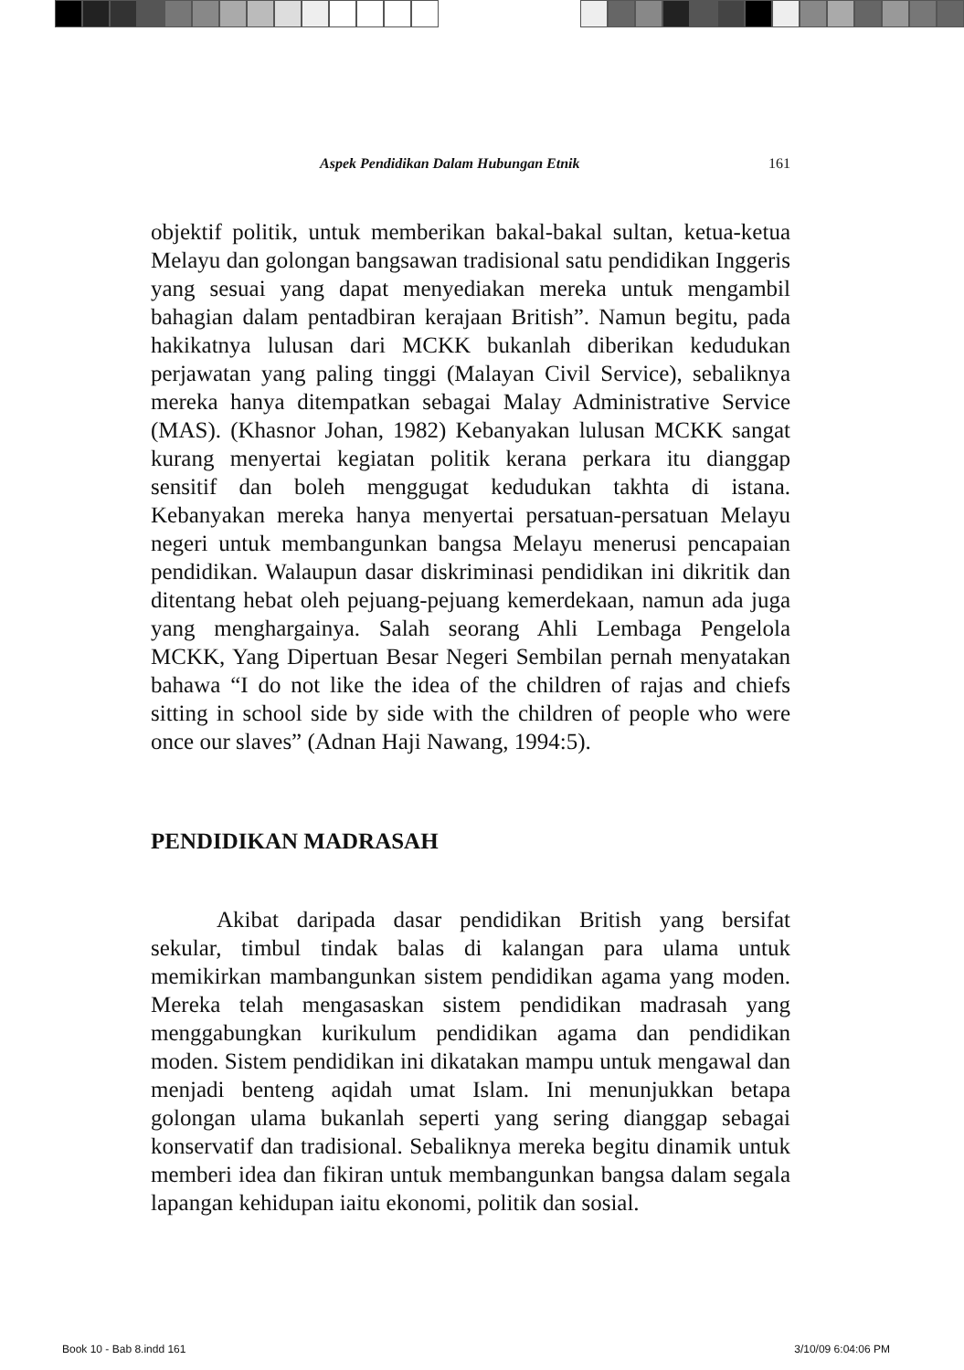Aspek Pendidikan Dalam Hubungan Etnik 161
objektif politik, untuk memberikan bakal-bakal sultan, ketua-ketua Melayu dan golongan bangsawan tradisional satu pendidikan Inggeris yang sesuai yang dapat menyediakan mereka untuk mengambil bahagian dalam pentadbiran kerajaan British”. Namun begitu, pada hakikatnya lulusan dari MCKK bukanlah diberikan kedudukan perjawatan yang paling tinggi (Malayan Civil Service), sebaliknya mereka hanya ditempatkan sebagai Malay Administrative Service (MAS). (Khasnor Johan, 1982) Kebanyakan lulusan MCKK sangat kurang menyertai kegiatan politik kerana perkara itu dianggap sensitif dan boleh menggugat kedudukan takhta di istana. Kebanyakan mereka hanya menyertai persatuan-persatuan Melayu negeri untuk membangunkan bangsa Melayu menerusi pencapaian pendidikan. Walaupun dasar diskriminasi pendidikan ini dikritik dan ditentang hebat oleh pejuang-pejuang kemerdekaan, namun ada juga yang menghargainya. Salah seorang Ahli Lembaga Pengelola MCKK, Yang Dipertuan Besar Negeri Sembilan pernah menyatakan bahawa “I do not like the idea of the children of rajas and chiefs sitting in school side by side with the children of people who were once our slaves” (Adnan Haji Nawang, 1994:5).
PENDIDIKAN MADRASAH
Akibat daripada dasar pendidikan British yang bersifat sekular, timbul tindak balas di kalangan para ulama untuk memikirkan mambangunkan sistem pendidikan agama yang moden. Mereka telah mengasaskan sistem pendidikan madrasah yang menggabungkan kurikulum pendidikan agama dan pendidikan moden. Sistem pendidikan ini dikatakan mampu untuk mengawal dan menjadi benteng aqidah umat Islam. Ini menunjukkan betapa golongan ulama bukanlah seperti yang sering dianggap sebagai konservatif dan tradisional. Sebaliknya mereka begitu dinamik untuk memberi idea dan fikiran untuk membangunkan bangsa dalam segala lapangan kehidupan iaitu ekonomi, politik dan sosial.
Book 10 - Bab 8.indd 161 3/10/09 6:04:06 PM